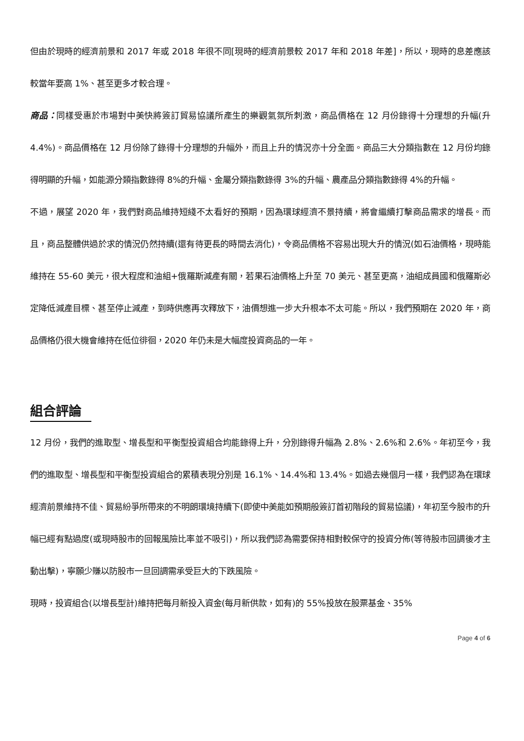但由於現時的經濟前景和 2017 年或 2018 年很不同[現時的經濟前景較 2017 年和 2018 年差]，所以，現時的息差應該較當年要高 1%、甚至更多才較合理。
商品：同樣受惠於市場對中美快將簽訂貿易協議所產生的樂觀氣氛所刺激，商品價格在 12 月份錄得十分理想的升幅(升 4.4%)。商品價格在 12 月份除了錄得十分理想的升幅外，而且上升的情況亦十分全面。商品三大分類指數在 12 月份均錄得明顯的升幅，如能源分類指數錄得 8%的升幅、金屬分類指數錄得 3%的升幅、農產品分類指數錄得 4%的升幅。
不過，展望 2020 年，我們對商品維持短綫不太看好的預期，因為環球經濟不景持續，將會繼續打擊商品需求的增長。而且，商品整體供過於求的情況仍然持續(還有待更長的時間去消化)，令商品價格不容易出現大升的情況(如石油價格，現時能維持在 55-60 美元，很大程度和油組+俄羅斯減產有關，若果石油價格上升至 70 美元、甚至更高，油組成員國和俄羅斯必定降低減產目標、甚至停止減產，到時供應再次釋放下，油價想進一步大升根本不太可能。所以，我們預期在 2020 年，商品價格仍很大機會維持在低位徘徊，2020 年仍未是大幅度投資商品的一年。
組合評論
12 月份，我們的進取型、增長型和平衡型投資組合均能錄得上升，分別錄得升幅為 2.8%、2.6%和 2.6%。年初至今，我們的進取型、增長型和平衡型投資組合的累積表現分別是 16.1%、14.4%和 13.4%。如過去幾個月一樣，我們認為在環球經濟前景維持不佳、貿易紛爭所帶來的不明朗環境持續下(即使中美能如預期般簽訂首初階段的貿易協議)，年初至今股市的升幅已經有點過度(或現時股市的回報風險比率並不吸引)，所以我們認為需要保持相對較保守的投資分佈(等待股市回調後才主動出擊)，寧願少賺以防股市一旦回調需承受巨大的下跌風險。
現時，投資組合(以增長型計)維持把每月新投入資金(每月新供款，如有)的 55%投放在股票基金、35%
Page 4 of 6